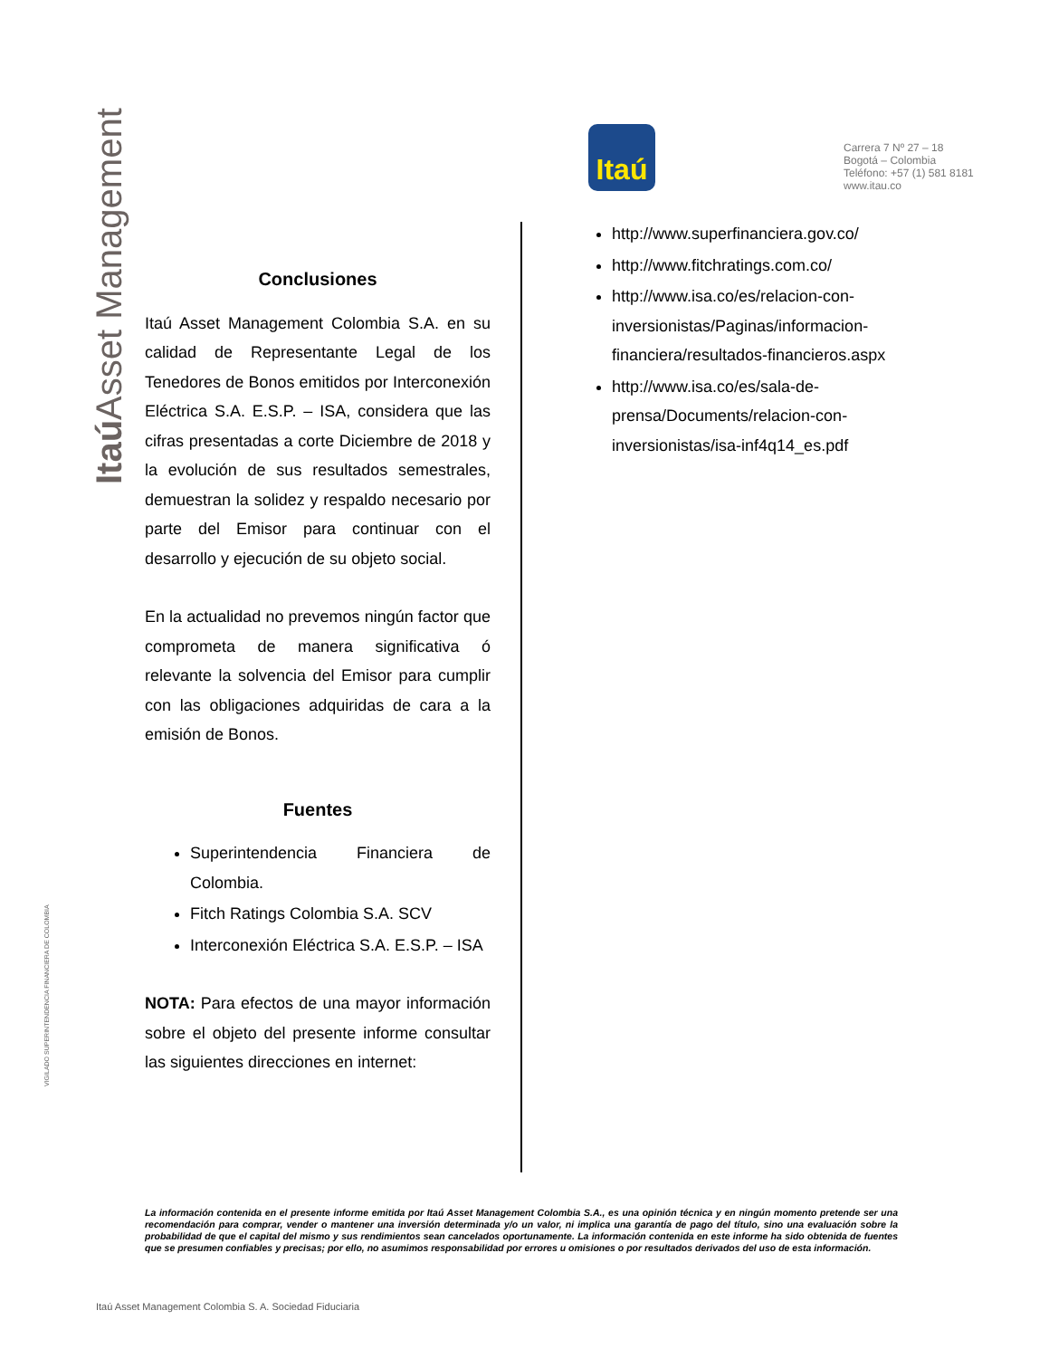Itaú Asset Management
VIGILADO SUPERINTENDENCIA FINANCIERA DE COLOMBIA
Itaú
Carrera 7 Nº 27 – 18
Bogotá – Colombia
Teléfono: +57 (1) 581 8181
www.itau.co
Conclusiones
Itaú Asset Management Colombia S.A. en su calidad de Representante Legal de los Tenedores de Bonos emitidos por Interconexión Eléctrica S.A. E.S.P. – ISA, considera que las cifras presentadas a corte Diciembre de 2018 y la evolución de sus resultados semestrales, demuestran la solidez y respaldo necesario por parte del Emisor para continuar con el desarrollo y ejecución de su objeto social.
En la actualidad no prevemos ningún factor que comprometa de manera significativa ó relevante la solvencia del Emisor para cumplir con las obligaciones adquiridas de cara a la emisión de Bonos.
Fuentes
Superintendencia Financiera de Colombia.
Fitch Ratings Colombia S.A. SCV
Interconexión Eléctrica S.A. E.S.P. – ISA
NOTA: Para efectos de una mayor información sobre el objeto del presente informe consultar las siguientes direcciones en internet:
http://www.superfinanciera.gov.co/
http://www.fitchratings.com.co/
http://www.isa.co/es/relacion-con-inversionistas/Paginas/informacion-financiera/resultados-financieros.aspx
http://www.isa.co/es/sala-de-prensa/Documents/relacion-con-inversionistas/isa-inf4q14_es.pdf
La información contenida en el presente informe emitida por Itaú Asset Management Colombia S.A., es una opinión técnica y en ningún momento pretende ser una recomendación para comprar, vender o mantener una inversión determinada y/o un valor, ni implica una garantía de pago del título, sino una evaluación sobre la probabilidad de que el capital del mismo y sus rendimientos sean cancelados oportunamente. La información contenida en este informe ha sido obtenida de fuentes que se presumen confiables y precisas; por ello, no asumimos responsabilidad por errores u omisiones o por resultados derivados del uso de esta información.
Itaú Asset Management Colombia S. A. Sociedad Fiduciaria